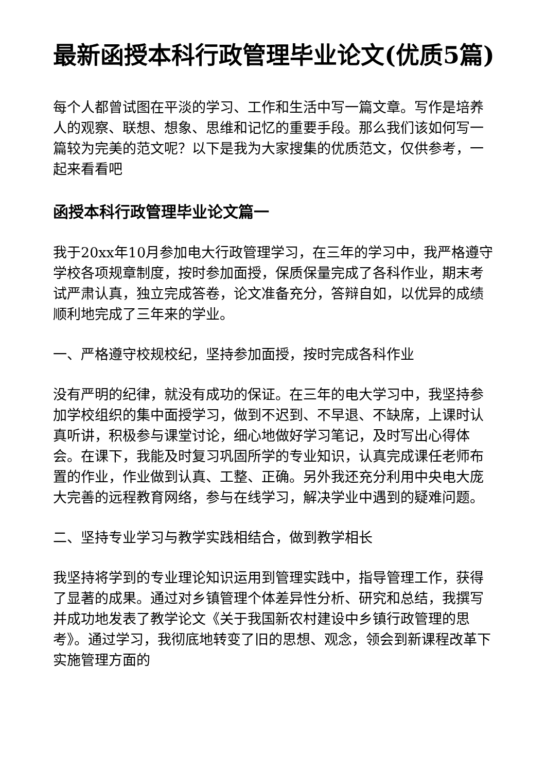最新函授本科行政管理毕业论文(优质5篇)
每个人都曾试图在平淡的学习、工作和生活中写一篇文章。写作是培养人的观察、联想、想象、思维和记忆的重要手段。那么我们该如何写一篇较为完美的范文呢？以下是我为大家搜集的优质范文，仅供参考，一起来看看吧
函授本科行政管理毕业论文篇一
我于20xx年10月参加电大行政管理学习，在三年的学习中，我严格遵守学校各项规章制度，按时参加面授，保质保量完成了各科作业，期末考试严肃认真，独立完成答卷，论文准备充分，答辩自如，以优异的成绩顺利地完成了三年来的学业。
一、严格遵守校规校纪，坚持参加面授，按时完成各科作业
没有严明的纪律，就没有成功的保证。在三年的电大学习中，我坚持参加学校组织的集中面授学习，做到不迟到、不早退、不缺席，上课时认真听讲，积极参与课堂讨论，细心地做好学习笔记，及时写出心得体会。在课下，我能及时复习巩固所学的专业知识，认真完成课任老师布置的作业，作业做到认真、工整、正确。另外我还充分利用中央电大庞大完善的远程教育网络，参与在线学习，解决学业中遇到的疑难问题。
二、坚持专业学习与教学实践相结合，做到教学相长
我坚持将学到的专业理论知识运用到管理实践中，指导管理工作，获得了显著的成果。通过对乡镇管理个体差异性分析、研究和总结，我撰写并成功地发表了教学论文《关于我国新农村建设中乡镇行政管理的思考》。通过学习，我彻底地转变了旧的思想、观念，领会到新课程改革下实施管理方面的